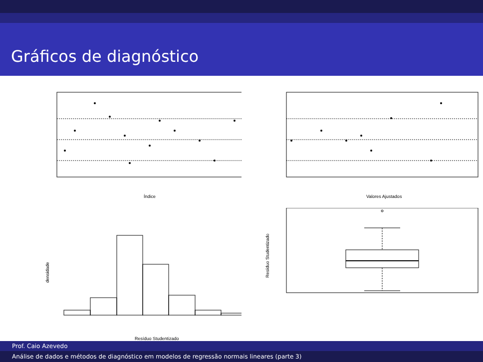Gráficos de diagnóstico
Índice
Valores Ajustados
densidade
Resíduo Studentizado
Resíduo Studentizado
Prof. Caio Azevedo
Análise de dados e métodos de diagnóstico em modelos de regressão normais lineares (parte 3)